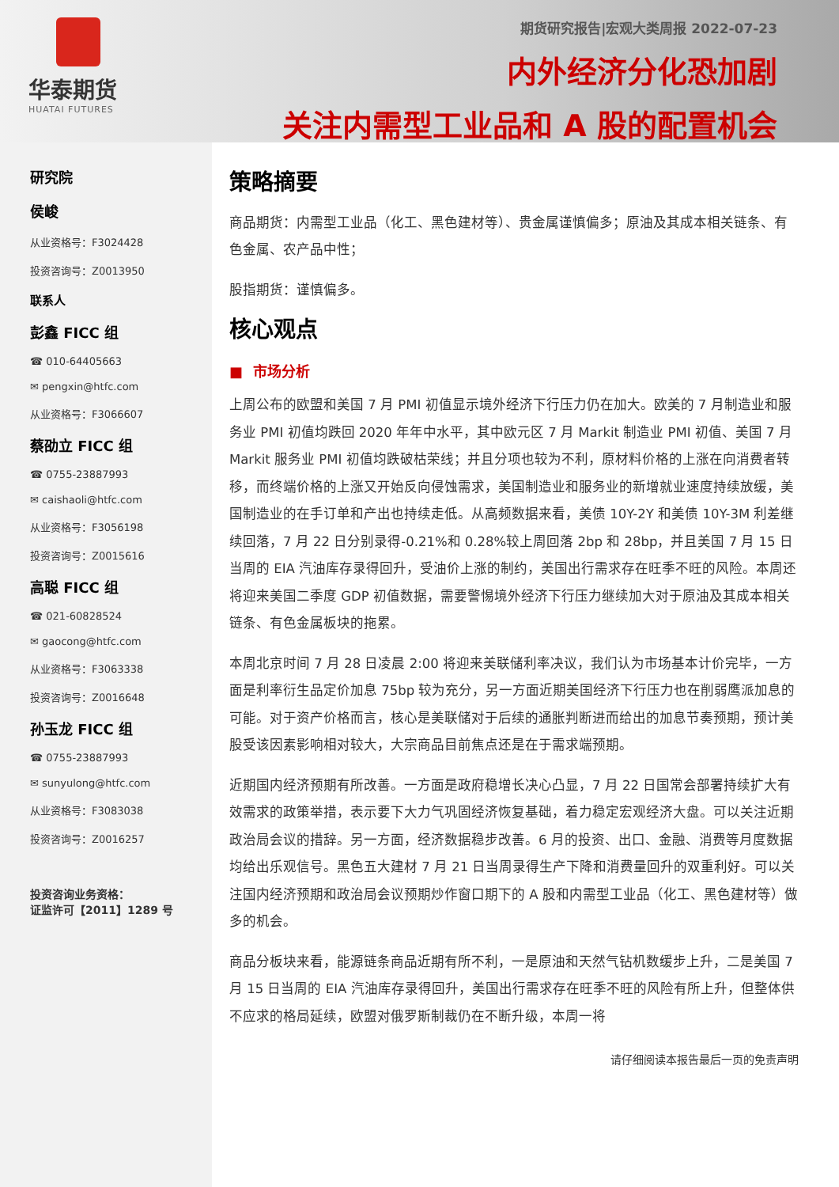华泰期货
HUATAI FUTURES
期货研究报告|宏观大类周报 2022-07-23
内外经济分化恐加剧
关注内需型工业品和 A 股的配置机会
研究院
侯峻
从业资格号：F3024428
投资咨询号：Z0013950
联系人
彭鑫 FICC 组
☎ 010-64405663
✉ pengxin@htfc.com
从业资格号：F3066607
蔡劭立 FICC 组
☎ 0755-23887993
✉ caishaoli@htfc.com
从业资格号：F3056198
投资咨询号：Z0015616
高聪 FICC 组
☎ 021-60828524
✉ gaocong@htfc.com
从业资格号：F3063338
投资咨询号：Z0016648
孙玉龙 FICC 组
☎ 0755-23887993
✉ sunyulong@htfc.com
从业资格号：F3083038
投资咨询号：Z0016257
投资咨询业务资格：
证监许可【2011】1289 号
策略摘要
商品期货：内需型工业品（化工、黑色建材等）、贵金属谨慎偏多；原油及其成本相关链条、有色金属、农产品中性；
股指期货：谨慎偏多。
核心观点
■ 市场分析
上周公布的欧盟和美国 7 月 PMI 初值显示境外经济下行压力仍在加大。欧美的 7 月制造业和服务业 PMI 初值均跌回 2020 年年中水平，其中欧元区 7 月 Markit 制造业 PMI 初值、美国 7 月 Markit 服务业 PMI 初值均跌破枯荣线；并且分项也较为不利，原材料价格的上涨在向消费者转移，而终端价格的上涨又开始反向侵蚀需求，美国制造业和服务业的新增就业速度持续放缓，美国制造业的在手订单和产出也持续走低。从高频数据来看，美债 10Y-2Y 和美债 10Y-3M 利差继续回落，7 月 22 日分别录得-0.21%和 0.28%较上周回落 2bp 和 28bp，并且美国 7 月 15 日当周的 EIA 汽油库存录得回升，受油价上涨的制约，美国出行需求存在旺季不旺的风险。本周还将迎来美国二季度 GDP 初值数据，需要警惕境外经济下行压力继续加大对于原油及其成本相关链条、有色金属板块的拖累。
本周北京时间 7 月 28 日凌晨 2:00 将迎来美联储利率决议，我们认为市场基本计价完毕，一方面是利率衍生品定价加息 75bp 较为充分，另一方面近期美国经济下行压力也在削弱鹰派加息的可能。对于资产价格而言，核心是美联储对于后续的通胀判断进而给出的加息节奏预期，预计美股受该因素影响相对较大，大宗商品目前焦点还是在于需求端预期。
近期国内经济预期有所改善。一方面是政府稳增长决心凸显，7 月 22 日国常会部署持续扩大有效需求的政策举措，表示要下大力气巩固经济恢复基础，着力稳定宏观经济大盘。可以关注近期政治局会议的措辞。另一方面，经济数据稳步改善。6 月的投资、出口、金融、消费等月度数据均给出乐观信号。黑色五大建材 7 月 21 日当周录得生产下降和消费量回升的双重利好。可以关注国内经济预期和政治局会议预期炒作窗口期下的 A 股和内需型工业品（化工、黑色建材等）做多的机会。
商品分板块来看，能源链条商品近期有所不利，一是原油和天然气钻机数缓步上升，二是美国 7 月 15 日当周的 EIA 汽油库存录得回升，美国出行需求存在旺季不旺的风险有所上升，但整体供不应求的格局延续，欧盟对俄罗斯制裁仍在不断升级，本周一将
请仔细阅读本报告最后一页的免责声明